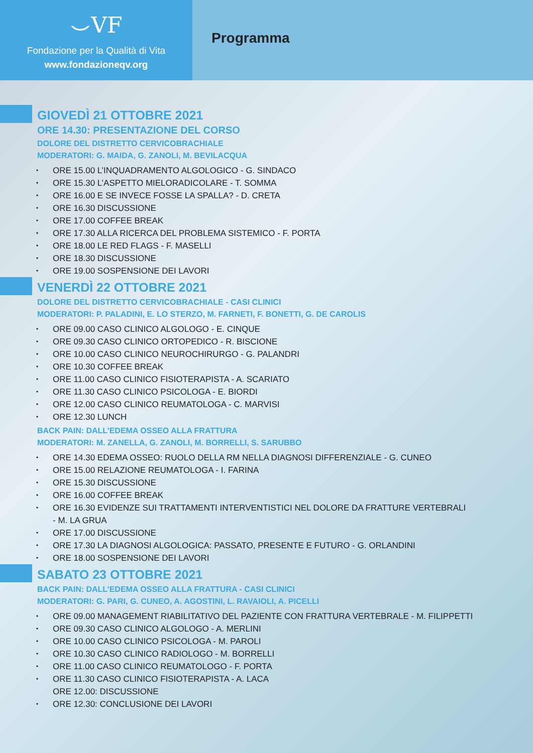⌣VF
Fondazione per la Qualità di Vita
www.fondazioneqv.org
Programma
GIOVEDÌ 21 OTTOBRE 2021
ORE 14.30: PRESENTAZIONE DEL CORSO
DOLORE DEL DISTRETTO CERVICOBRACHIALE
MODERATORI: G. MAIDA, G. ZANOLI, M. BEVILACQUA
ORE 15.00 L’INQUADRAMENTO ALGOLOGICO - G. SINDACO
ORE 15.30 L’ASPETTO MIELORADICOLARE - T. SOMMA
ORE 16.00 E SE INVECE FOSSE LA SPALLA? - D. CRETA
ORE 16.30 DISCUSSIONE
ORE 17.00 COFFEE BREAK
ORE 17.30 ALLA RICERCA DEL PROBLEMA SISTEMICO - F. PORTA
ORE 18.00 LE RED FLAGS - F. MASELLI
ORE 18.30 DISCUSSIONE
ORE 19.00 SOSPENSIONE DEI LAVORI
VENERDÌ 22 OTTOBRE 2021
DOLORE DEL DISTRETTO CERVICOBRACHIALE - CASI CLINICI
MODERATORI: P. PALADINI, E. LO STERZO, M. FARNETI, F. BONETTI, G. DE CAROLIS
ORE 09.00 CASO CLINICO ALGOLOGO - E. CINQUE
ORE 09.30 CASO CLINICO ORTOPEDICO - R. BISCIONE
ORE 10.00 CASO CLINICO NEUROCHIRURGO - G. PALANDRI
ORE 10.30 COFFEE BREAK
ORE 11.00 CASO CLINICO FISIOTERAPISTA - A. SCARIATO
ORE 11.30 CASO CLINICO PSICOLOGA - E. BIORDI
ORE 12.00 CASO CLINICO REUMATOLOGA - C. MARVISI
ORE 12.30 LUNCH
BACK PAIN: DALL’EDEMA OSSEO ALLA FRATTURA
MODERATORI: M. ZANELLA, G. ZANOLI, M. BORRELLI, S. SARUBBO
ORE 14.30 EDEMA OSSEO: RUOLO DELLA RM NELLA DIAGNOSI DIFFERENZIALE - G. CUNEO
ORE 15.00 RELAZIONE REUMATOLOGA - I. FARINA
ORE 15.30 DISCUSSIONE
ORE 16.00 COFFEE BREAK
ORE 16.30 EVIDENZE SUI TRATTAMENTI INTERVENTISTICI NEL DOLORE DA FRATTURE VERTEBRALI
- M. LA GRUA
ORE 17.00 DISCUSSIONE
ORE 17.30 LA DIAGNOSI ALGOLOGICA: PASSATO, PRESENTE E FUTURO - G. ORLANDINI
ORE 18.00 SOSPENSIONE DEI LAVORI
SABATO 23 OTTOBRE 2021
BACK PAIN: DALL’EDEMA OSSEO ALLA FRATTURA - CASI CLINICI
MODERATORI: G. PARI, G. CUNEO, A. AGOSTINI, L. RAVAIOLI, A. PICELLI
ORE 09.00 MANAGEMENT RIABILITATIVO DEL PAZIENTE CON FRATTURA VERTEBRALE - M. FILIPPETTI
ORE 09.30 CASO CLINICO ALGOLOGO - A. MERLINI
ORE 10.00 CASO CLINICO PSICOLOGA - M. PAROLI
ORE 10.30 CASO CLINICO RADIOLOGO - M. BORRELLI
ORE 11.00 CASO CLINICO REUMATOLOGO - F. PORTA
ORE 11.30 CASO CLINICO FISIOTERAPISTA - A. LACA
ORE 12.00: DISCUSSIONE
ORE 12.30: CONCLUSIONE DEI LAVORI